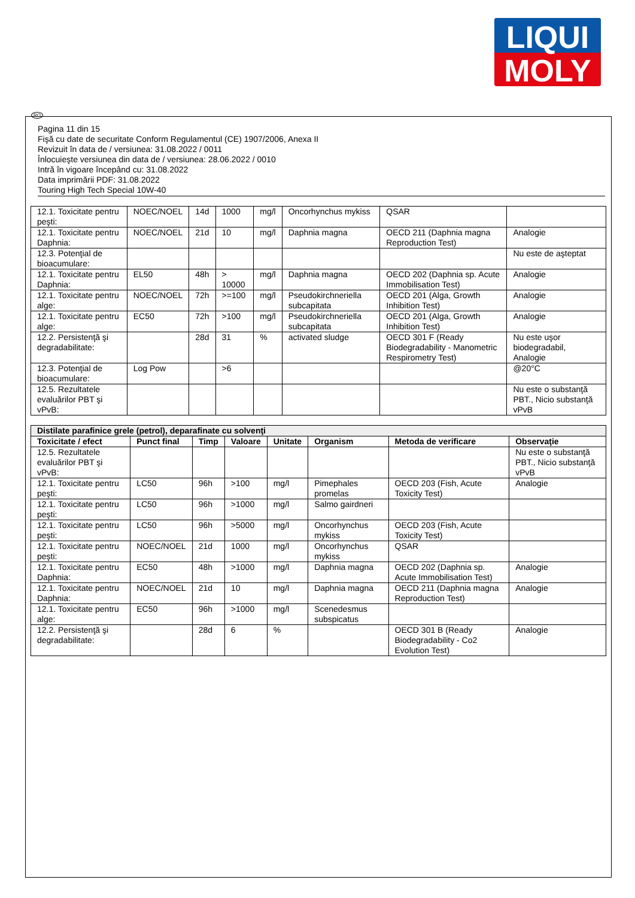LIQUI
MOLY
RO
Pagina 11 din 15
Fişă cu date de securitate Conform Regulamentul (CE) 1907/2006, Anexa II
Revizuit în data de / versiunea: 31.08.2022 / 0011
Înlocuieşte versiunea din data de / versiunea: 28.06.2022 / 0010
Intră în vigoare începând cu: 31.08.2022
Data imprimării PDF: 31.08.2022
Touring High Tech Special 10W-40
| 12.1. Toxicitate pentru peşti: | NOEC/NOEL | 14d | 1000 | mg/l | Oncorhynchus mykiss | QSAR | |
| 12.1. Toxicitate pentru Daphnia: | NOEC/NOEL | 21d | 10 | mg/l | Daphnia magna | OECD 211 (Daphnia magna Reproduction Test) | Analogie |
| 12.3. Potenţial de bioacumulare: | | | | | | | Nu este de aşteptat |
| 12.1. Toxicitate pentru Daphnia: | EL50 | 48h | > 10000 | mg/l | Daphnia magna | OECD 202 (Daphnia sp. Acute Immobilisation Test) | Analogie |
| 12.1. Toxicitate pentru alge: | NOEC/NOEL | 72h | >=100 | mg/l | Pseudokirchneriella subcapitata | OECD 201 (Alga, Growth Inhibition Test) | Analogie |
| 12.1. Toxicitate pentru alge: | EC50 | 72h | >100 | mg/l | Pseudokirchneriella subcapitata | OECD 201 (Alga, Growth Inhibition Test) | Analogie |
| 12.2. Persistenţă şi degradabilitate: | | 28d | 31 | % | activated sludge | OECD 301 F (Ready Biodegradability - Manometric Respirometry Test) | Nu este uşor biodegradabil, Analogie |
| 12.3. Potenţial de bioacumulare: | Log Pow | | >6 | | | | @20°C |
| 12.5. Rezultatele evaluărilor PBT şi vPvB: | | | | | | | Nu este o substanţă PBT., Nicio substanţă vPvB |
| Distilate parafinice grele (petrol), deparafinate cu solvenţi | | | | | | | |
| Toxicitate / efect | Punct final | Timp | Valoare | Unitate | Organism | Metoda de verificare | Observaţie |
| 12.5. Rezultatele evaluărilor PBT şi vPvB: | | | | | | | Nu este o substanţă PBT., Nicio substanţă vPvB |
| 12.1. Toxicitate pentru peşti: | LC50 | 96h | >100 | mg/l | Pimephales promelas | OECD 203 (Fish, Acute Toxicity Test) | Analogie |
| 12.1. Toxicitate pentru peşti: | LC50 | 96h | >1000 | mg/l | Salmo gairdneri | | |
| 12.1. Toxicitate pentru peşti: | LC50 | 96h | >5000 | mg/l | Oncorhynchus mykiss | OECD 203 (Fish, Acute Toxicity Test) | |
| 12.1. Toxicitate pentru peşti: | NOEC/NOEL | 21d | 1000 | mg/l | Oncorhynchus mykiss | QSAR | |
| 12.1. Toxicitate pentru Daphnia: | EC50 | 48h | >1000 | mg/l | Daphnia magna | OECD 202 (Daphnia sp. Acute Immobilisation Test) | Analogie |
| 12.1. Toxicitate pentru Daphnia: | NOEC/NOEL | 21d | 10 | mg/l | Daphnia magna | OECD 211 (Daphnia magna Reproduction Test) | Analogie |
| 12.1. Toxicitate pentru alge: | EC50 | 96h | >1000 | mg/l | Scenedesmus subspicatus | | |
| 12.2. Persistenţă şi degradabilitate: | | 28d | 6 | % | | OECD 301 B (Ready Biodegradability - Co2 Evolution Test) | Analogie |